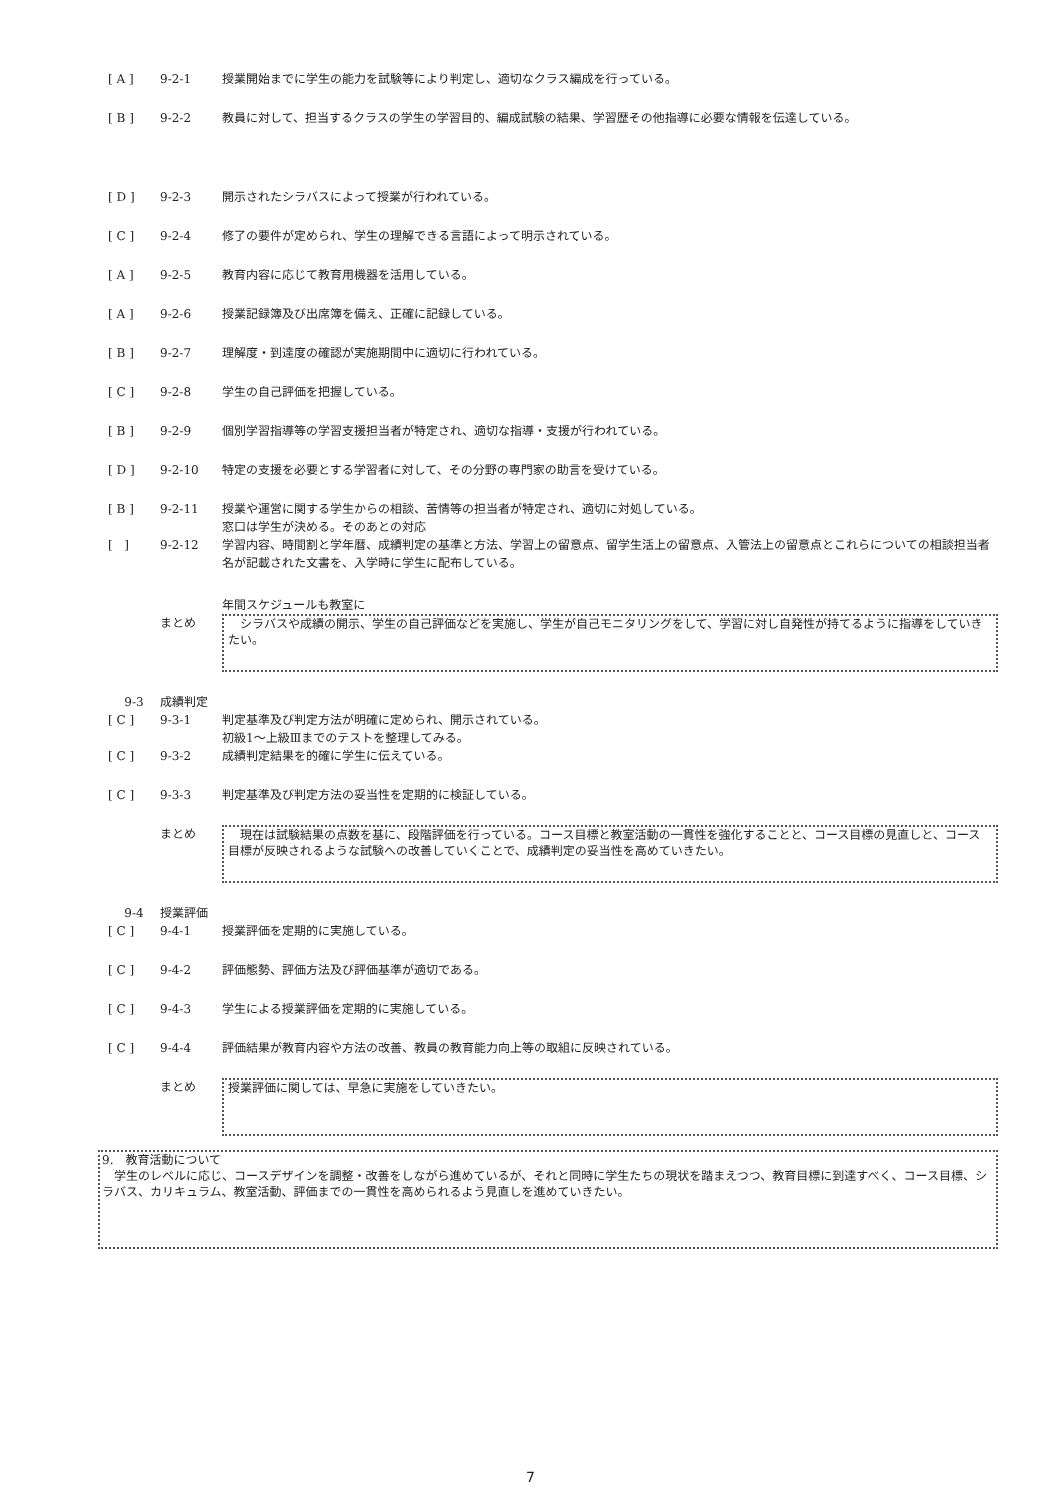[ A ] 9-2-1 授業開始までに学生の能力を試験等により判定し、適切なクラス編成を行っている。
[ B ] 9-2-2 教員に対して、担当するクラスの学生の学習目的、編成試験の結果、学習歴その他指導に必要な情報を伝達している。
[ D ] 9-2-3 開示されたシラバスによって授業が行われている。
[ C ] 9-2-4 修了の要件が定められ、学生の理解できる言語によって明示されている。
[ A ] 9-2-5 教育内容に応じて教育用機器を活用している。
[ A ] 9-2-6 授業記録簿及び出席簿を備え、正確に記録している。
[ B ] 9-2-7 理解度・到達度の確認が実施期間中に適切に行われている。
[ C ] 9-2-8 学生の自己評価を把握している。
[ B ] 9-2-9 個別学習指導等の学習支援担当者が特定され、適切な指導・支援が行われている。
[ D ] 9-2-10 特定の支援を必要とする学習者に対して、その分野の専門家の助言を受けている。
[ B ] 9-2-11 授業や運営に関する学生からの相談、苦情等の担当者が特定され、適切に対処している。
窓口は学生が決める。そのあとの対応
[ ] 9-2-12 学習内容、時間割と学年暦、成績判定の基準と方法、学習上の留意点、留学生活上の留意点、入管法上の留意点とこれらについての相談担当者名が記載された文書を、入学時に学生に配布している。
年間スケジュールも教室に
まとめ
　シラバスや成績の開示、学生の自己評価などを実施し、学生が自己モニタリングをして、学習に対し自発性が持てるように指導をしていきたい。
9-3 成績判定
[ C ] 9-3-1 判定基準及び判定方法が明確に定められ、開示されている。
初級1～上級Ⅲまでのテストを整理してみる。
[ C ] 9-3-2 成績判定結果を的確に学生に伝えている。
[ C ] 9-3-3 判定基準及び判定方法の妥当性を定期的に検証している。
まとめ
　現在は試験結果の点数を基に、段階評価を行っている。コース目標と教室活動の一貫性を強化することと、コース目標の見直しと、コース目標が反映されるような試験への改善していくことで、成績判定の妥当性を高めていきたい。
9-4 授業評価
[ C ] 9-4-1 授業評価を定期的に実施している。
[ C ] 9-4-2 評価態勢、評価方法及び評価基準が適切である。
[ C ] 9-4-3 学生による授業評価を定期的に実施している。
[ C ] 9-4-4 評価結果が教育内容や方法の改善、教員の教育能力向上等の取組に反映されている。
まとめ
授業評価に関しては、早急に実施をしていきたい。
9.　教育活動について
　学生のレベルに応じ、コースデザインを調整・改善をしながら進めているが、それと同時に学生たちの現状を踏まえつつ、教育目標に到達すべく、コース目標、シラバス、カリキュラム、教室活動、評価までの一貫性を高められるよう見直しを進めていきたい。
7